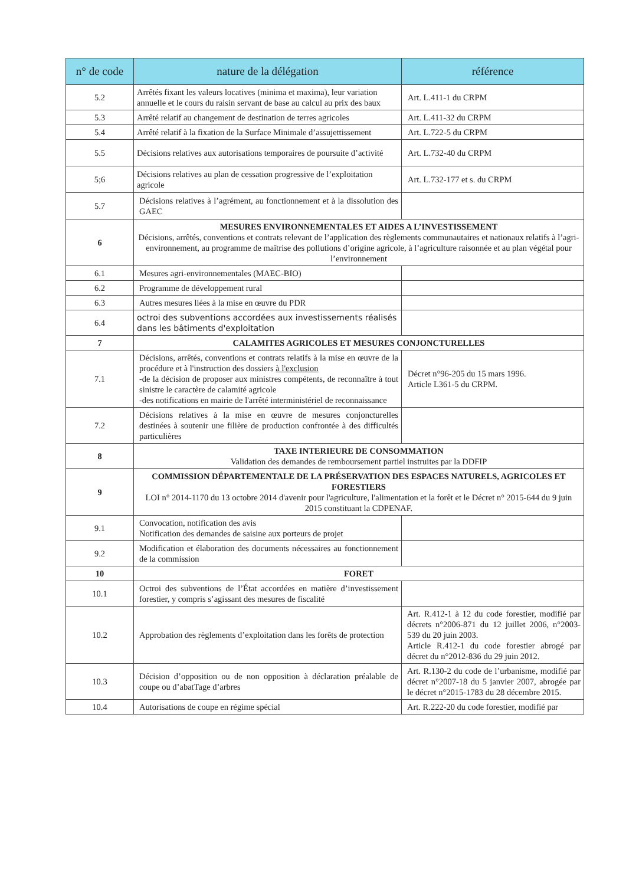| n° de code | nature de la délégation | référence |
| --- | --- | --- |
| 5.2 | Arrêtés fixant les valeurs locatives (minima et maxima), leur variation annuelle et le cours du raisin servant de base au calcul au prix des baux | Art. L.411-1 du CRPM |
| 5.3 | Arrêté relatif au changement de destination de terres agricoles | Art. L.411-32 du CRPM |
| 5.4 | Arrêté relatif à la fixation de la Surface Minimale d’assujettissement | Art. L.722-5 du CRPM |
| 5.5 | Décisions relatives aux autorisations temporaires de poursuite d’activité | Art. L.732-40 du CRPM |
| 5;6 | Décisions relatives au plan de cessation progressive de l’exploitation agricole | Art. L.732-177 et s. du CRPM |
| 5.7 | Décisions relatives à l’agrément, au fonctionnement et à la dissolution des GAEC | |
| 6 | MESURES ENVIRONNEMENTALES ET AIDES A L’INVESTISSEMENT Décisions, arrêtés, conventions et contrats relevant de l’application des règlements communautaires et nationaux relatifs à l’agri-environnement, au programme de maîtrise des pollutions d’origine agricole, à l’agriculture raisonnée et au plan végétal pour l’environnement | |
| 6.1 | Mesures agri-environnementales (MAEC-BIO) | |
| 6.2 | Programme de développement rural | |
| 6.3 | Autres mesures liées à la mise en œuvre du PDR | |
| 6.4 | octroi des subventions accordées aux investissements réalisés dans les bâtiments d'exploitation | |
| 7 | CALAMITES AGRICOLES ET MESURES CONJONCTURELLES | |
| 7.1 | Décisions, arrêtés, conventions et contrats relatifs à la mise en œuvre de la procédure et à l'instruction des dossiers à l'exclusion -de la décision de proposer aux ministres compétents, de reconnaître à tout sinistre le caractère de calamité agricole -des notifications en mairie de l'arrêté interministériel de reconnaissance | Décret n°96-205 du 15 mars 1996. Article L361-5 du CRPM. |
| 7.2 | Décisions relatives à la mise en œuvre de mesures conjoncturelles destinées à soutenir une filière de production confrontée à des difficultés particulières | |
| 8 | TAXE INTERIEURE DE CONSOMMATION Validation des demandes de remboursement partiel instruites par la DDFIP | |
| 9 | COMMISSION DÉPARTEMENTALE DE LA PRÉSERVATION DES ESPACES NATURELS, AGRICOLES ET FORESTIERS LOI n° 2014-1170 du 13 octobre 2014 d'avenir pour l'agriculture, l'alimentation et la forêt et le Décret n° 2015-644 du 9 juin 2015 constituant la CDPENAF. | |
| 9.1 | Convocation, notification des avis Notification des demandes de saisine aux porteurs de projet | |
| 9.2 | Modification et élaboration des documents nécessaires au fonctionnement de la commission | |
| 10 | FORET | |
| 10.1 | Octroi des subventions de l’État accordées en matière d’investissement forestier, y compris s’agissant des mesures de fiscalité | |
| 10.2 | Approbation des règlements d’exploitation dans les forêts de protection | Art. R.412-1 à 12 du code forestier, modifié par décrets n°2006-871 du 12 juillet 2006, n°2003-539 du 20 juin 2003. Article R.412-1 du code forestier abrogé par décret du n°2012-836 du 29 juin 2012. |
| 10.3 | Décision d’opposition ou de non opposition à déclaration préalable de coupe ou d’abatTage d’arbres | Art. R.130-2 du code de l’urbanisme, modifié par décret n°2007-18 du 5 janvier 2007, abrogée par le décret n°2015-1783 du 28 décembre 2015. |
| 10.4 | Autorisations de coupe en régime spécial | Art. R.222-20 du code forestier, modifié par |